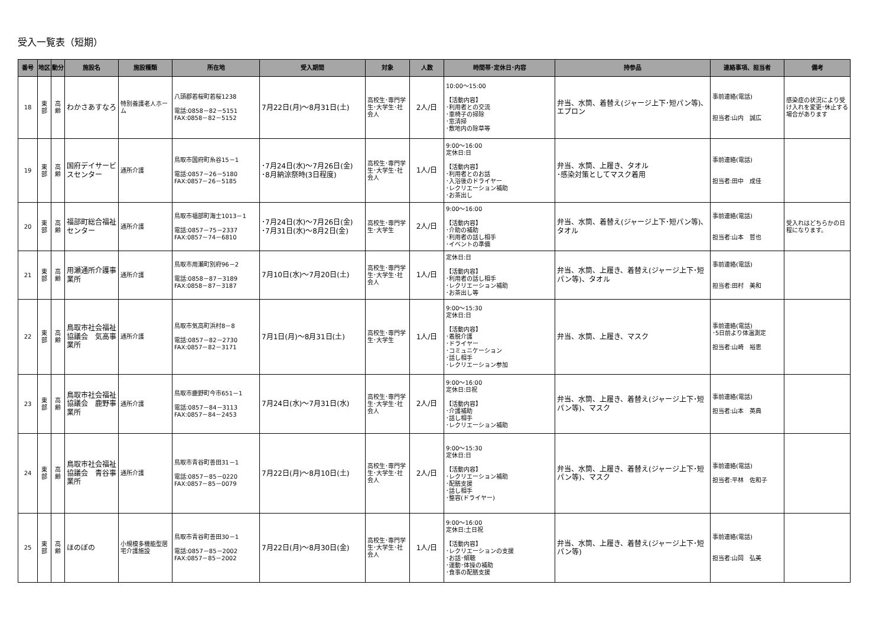受入一覧表（短期）
| 番号 | 地区 | 動分 | 施設名 | 施設種類 | 所在地 | 受入期間 | 対象 | 人数 | 時間帯･定休日･内容 | 持参品 | 連絡事項、担当者 | 備考 |
| --- | --- | --- | --- | --- | --- | --- | --- | --- | --- | --- | --- | --- |
| 18 | 東部 | 高齢 | わかさあすなろ | 特別養護老人ホーム | 八頭郡若桜町若桜1238 電話:0858－82－5151 FAX:0858－82－5152 | 7月22日(月)～8月31日(土) | 高校生･専門学生･大学生･社会人 | 2人/日 | 10:00～15:00 【活動内容】 ･利用者との交流 ･車椅子の掃除 ･窓清掃 ･敷地内の除草等 | 弁当、水筒、着替え(ジャージ上下･短パン等)、エプロン | 事前連絡(電話) 担当者:山内 誠広 | 感染症の状況により受け入れを変更･休止する場合があります |
| 19 | 東部 | 高齢 | 国府デイサービスセンター | 通所介護 | 鳥取市国府町糸谷15－1 電話:0857－26－5180 FAX:0857－26－5185 | ･7月24日(水)～7月26日(金) ･8月納涼祭時(3日程度) | 高校生･専門学生･大学生･社会人 | 1人/日 | 9:00～16:00 定休日:日 【活動内容】 ･利用者とのお話 ･入浴後のドライヤー ･レクリエーション補助 ･お茶出し | 弁当、水筒、上履き、タオル ･感染対策としてマスク着用 | 事前連絡(電話) 担当者:田中 成佳 | |
| 20 | 東部 | 高齢 | 福部町総合福祉センター | 通所介護 | 鳥取市福部町海士1013－1 電話:0857－75－2337 FAX:0857－74－6810 | ･7月24日(水)～7月26日(金) ･7月31日(水)～8月2日(金) | 高校生･専門学生･大学生 | 2人/日 | 9:00～16:00 【活動内容】 ･介助の補助 ･利用者の話し相手 ･イベントの準備 | 弁当、水筒、着替え(ジャージ上下･短パン等)、タオル | 事前連絡(電話) 担当者:山本 哲也 | 受入れはどちらかの日程になります。 |
| 21 | 東部 | 高齢 | 用瀬通所介護事業所 | 通所介護 | 鳥取市用瀬町別府96－2 電話:0858－87－3189 FAX:0858－87－3187 | 7月10日(水)～7月20日(土) | 高校生･専門学生･大学生･社会人 | 1人/日 | 定休日:日 【活動内容】 ･利用者の話し相手 ･レクリエーション補助 ･お茶出し等 | 弁当、水筒、上履き、着替え(ジャージ上下･短パン等)、タオル | 事前連絡(電話) 担当者:田村 美和 | |
| 22 | 東部 | 高齢 | 鳥取市社会福祉協議会 気高事業所 | 通所介護 | 鳥取市気高町浜村8－8 電話:0857－82－2730 FAX:0857－82－3171 | 7月1日(月)～8月31日(土) | 高校生･専門学生･大学生 | 1人/日 | 9:00～15:30 定休日:日 【活動内容】 ･着脱介護 ･ドライヤー ･コミュニケーション ･話し相手 ･レクリエーション参加 | 弁当、水筒、上履き、マスク | 事前連絡(電話) ･5日前より体温測定 担当者:山崎 裕恵 | |
| 23 | 東部 | 高齢 | 鳥取市社会福祉協議会 鹿野事業所 | 通所介護 | 鳥取市鹿野町今市651－1 電話:0857－84－3113 FAX:0857－84－2453 | 7月24日(水)～7月31日(水) | 高校生･専門学生･大学生･社会人 | 2人/日 | 9:00～16:00 定休日:日祝 【活動内容】 ･介護補助 ･話し相手 ･レクリエーション補助 | 弁当、水筒、上履き、着替え(ジャージ上下･短パン等)、マスク | 事前連絡(電話) 担当者:山本 英典 | |
| 24 | 東部 | 高齢 | 鳥取市社会福祉協議会 青谷事業所 | 通所介護 | 鳥取市青谷町善田31－1 電話:0857－85－0220 FAX:0857－85－0079 | 7月22日(月)～8月10日(土) | 高校生･専門学生･大学生･社会人 | 2人/日 | 9:00～15:30 定休日:日 【活動内容】 ･レクリエーション補助 ･配膳支援 ･話し相手 ･整容(ドライヤー) | 弁当、水筒、上履き、着替え(ジャージ上下･短パン等)、マスク | 事前連絡(電話) 担当者:平林 佐和子 | |
| 25 | 東部 | 高齢 | ほのぼの | 小規模多機能型居宅介護施設 | 鳥取市青谷町善田30－1 電話:0857－85－2002 FAX:0857－85－2002 | 7月22日(月)～8月30日(金) | 高校生･専門学生･大学生･社会人 | 1人/日 | 9:00～16:00 定休日:土日祝 【活動内容】 ･レクリエーションの支援 ･お話･傾聴 ･運動･体操の補助 ･食事の配膳支援 | 弁当、水筒、上履き、着替え(ジャージ上下･短パン等) | 事前連絡(電話) 担当者:山岡 弘美 | |